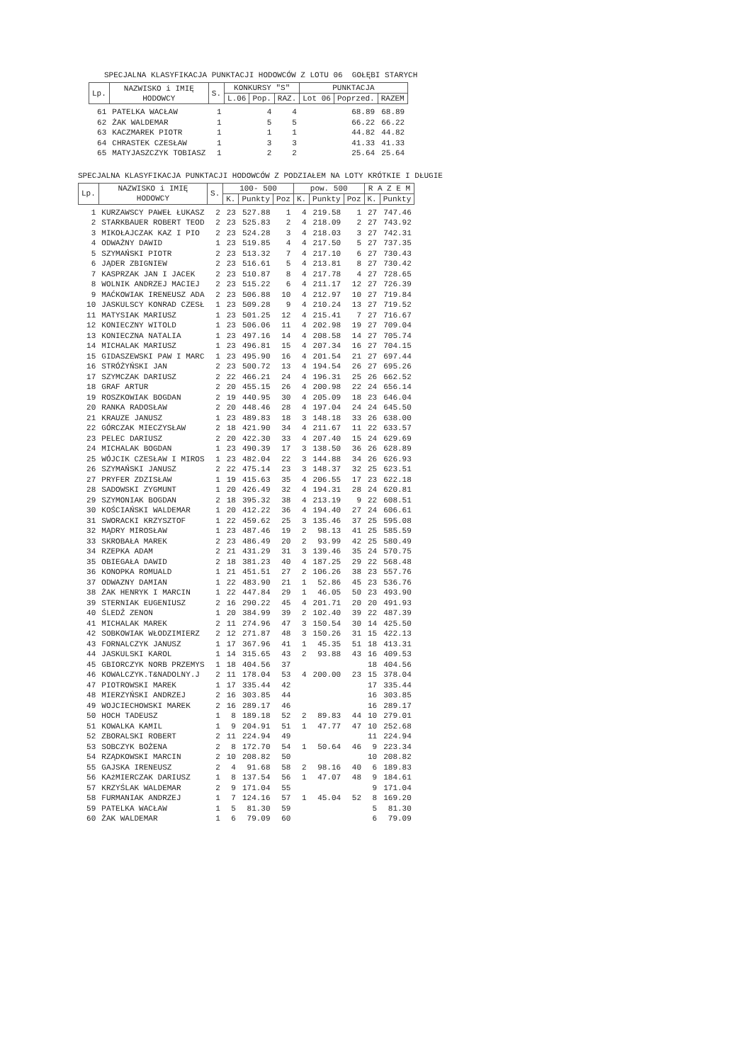SPECJALNA KLASYFIKACJA PUNKTACJI HODOWCÓW Z LOTU 06 GOŁĘBI STARYCH
| Lp. | NAZWISKO i IMIĘ HODOWCY | S. | KONKURSY "S" | | | PUNKTACJA | | |
| --- | --- | --- | --- | --- | --- | --- | --- | --- |
| | | | L.06 | Pop. | RAZ. | Lot 06 | Poprzed. | RAZEM |
| 61 | PATELKA WACŁAW | 1 | | 4 | 4 | | 68.89 | 68.89 |
| 62 | ŻAK WALDEMAR | 1 | | 5 | 5 | | 66.22 | 66.22 |
| 63 | KACZMAREK PIOTR | 1 | | 1 | 1 | | 44.82 | 44.82 |
| 64 | CHRASTEK CZESŁAW | 1 | | 3 | 3 | | 41.33 | 41.33 |
| 65 | MATYJASZCZYK TOBIASZ | 1 | | 2 | 2 | | 25.64 | 25.64 |
SPECJALNA KLASYFIKACJA PUNKTACJI HODOWCÓW Z PODZIAŁEM NA LOTY KRÓTKIE I DŁUGIE
| Lp. | NAZWISKO i IMIĘ HODOWCY | S. | 100- 500 | | | pow. 500 | | | R A Z E M | |
| --- | --- | --- | --- | --- | --- | --- | --- | --- | --- | --- |
| | | | K. | Punkty | Poz | K. | Punkty | Poz | K. | Punkty |
| 1 | KURZAWSCY PAWEŁ ŁUKASZ | 2 | 23 | 527.88 | 1 | 4 | 219.58 | 1 | 27 | 747.46 |
| 2 | STARKBAUER ROBERT TEOD | 2 | 23 | 525.83 | 2 | 4 | 218.09 | 2 | 27 | 743.92 |
| 3 | MIKOŁAJCZAK KAZ I PIO | 2 | 23 | 524.28 | 3 | 4 | 218.03 | 3 | 27 | 742.31 |
| 4 | ODWAŻNY DAWID | 1 | 23 | 519.85 | 4 | 4 | 217.50 | 5 | 27 | 737.35 |
| 5 | SZYMAŃSKI PIOTR | 2 | 23 | 513.32 | 7 | 4 | 217.10 | 6 | 27 | 730.43 |
| 6 | JĄDER ZBIGNIEW | 2 | 23 | 516.61 | 5 | 4 | 213.81 | 8 | 27 | 730.42 |
| 7 | KASPRZAK JAN I JACEK | 2 | 23 | 510.87 | 8 | 4 | 217.78 | 4 | 27 | 728.65 |
| 8 | WOLNIK ANDRZEJ MACIEJ | 2 | 23 | 515.22 | 6 | 4 | 211.17 | 12 | 27 | 726.39 |
| 9 | MAĆKOWIAK IRENEUSZ ADA | 2 | 23 | 506.88 | 10 | 4 | 212.97 | 10 | 27 | 719.84 |
| 10 | JASKULSCY KONRAD CZESŁ | 1 | 23 | 509.28 | 9 | 4 | 210.24 | 13 | 27 | 719.52 |
| 11 | MATYSIAK MARIUSZ | 1 | 23 | 501.25 | 12 | 4 | 215.41 | 7 | 27 | 716.67 |
| 12 | KONIECZNY WITOLD | 1 | 23 | 506.06 | 11 | 4 | 202.98 | 19 | 27 | 709.04 |
| 13 | KONIECZNA NATALIA | 1 | 23 | 497.16 | 14 | 4 | 208.58 | 14 | 27 | 705.74 |
| 14 | MICHALAK MARIUSZ | 1 | 23 | 496.81 | 15 | 4 | 207.34 | 16 | 27 | 704.15 |
| 15 | GIDASZEWSKI PAW I MARC | 1 | 23 | 495.90 | 16 | 4 | 201.54 | 21 | 27 | 697.44 |
| 16 | STRÓŻYŃSKI JAN | 2 | 23 | 500.72 | 13 | 4 | 194.54 | 26 | 27 | 695.26 |
| 17 | SZYMCZAK DARIUSZ | 2 | 22 | 466.21 | 24 | 4 | 196.31 | 25 | 26 | 662.52 |
| 18 | GRAF ARTUR | 2 | 20 | 455.15 | 26 | 4 | 200.98 | 22 | 24 | 656.14 |
| 19 | ROSZKOWIAK BOGDAN | 2 | 19 | 440.95 | 30 | 4 | 205.09 | 18 | 23 | 646.04 |
| 20 | RANKA RADOSŁAW | 2 | 20 | 448.46 | 28 | 4 | 197.04 | 24 | 24 | 645.50 |
| 21 | KRAUZE JANUSZ | 1 | 23 | 489.83 | 18 | 3 | 148.18 | 33 | 26 | 638.00 |
| 22 | GÓRCZAK MIECZYSŁAW | 2 | 18 | 421.90 | 34 | 4 | 211.67 | 11 | 22 | 633.57 |
| 23 | PELEC DARIUSZ | 2 | 20 | 422.30 | 33 | 4 | 207.40 | 15 | 24 | 629.69 |
| 24 | MICHALAK BOGDAN | 1 | 23 | 490.39 | 17 | 3 | 138.50 | 36 | 26 | 628.89 |
| 25 | WÓJCIK CZESŁAW I MIROS | 1 | 23 | 482.04 | 22 | 3 | 144.88 | 34 | 26 | 626.93 |
| 26 | SZYMAŃSKI JANUSZ | 2 | 22 | 475.14 | 23 | 3 | 148.37 | 32 | 25 | 623.51 |
| 27 | PRYFER ZDZISŁAW | 1 | 19 | 415.63 | 35 | 4 | 206.55 | 17 | 23 | 622.18 |
| 28 | SADOWSKI ZYGMUNT | 1 | 20 | 426.49 | 32 | 4 | 194.31 | 28 | 24 | 620.81 |
| 29 | SZYMONIAK BOGDAN | 2 | 18 | 395.32 | 38 | 4 | 213.19 | 9 | 22 | 608.51 |
| 30 | KOŚCIAŃSKI WALDEMAR | 1 | 20 | 412.22 | 36 | 4 | 194.40 | 27 | 24 | 606.61 |
| 31 | SWORACKI KRZYSZTOF | 1 | 22 | 459.62 | 25 | 3 | 135.46 | 37 | 25 | 595.08 |
| 32 | MĄDRY MIROSŁAW | 1 | 23 | 487.46 | 19 | 2 | 98.13 | 41 | 25 | 585.59 |
| 33 | SKROBAŁA MAREK | 2 | 23 | 486.49 | 20 | 2 | 93.99 | 42 | 25 | 580.49 |
| 34 | RZEPKA ADAM | 2 | 21 | 431.29 | 31 | 3 | 139.46 | 35 | 24 | 570.75 |
| 35 | OBIEGAŁA DAWID | 2 | 18 | 381.23 | 40 | 4 | 187.25 | 29 | 22 | 568.48 |
| 36 | KONOPKA ROMUALD | 1 | 21 | 451.51 | 27 | 2 | 106.26 | 38 | 23 | 557.76 |
| 37 | ODWAZNY DAMIAN | 1 | 22 | 483.90 | 21 | 1 | 52.86 | 45 | 23 | 536.76 |
| 38 | ŻAK HENRYK I MARCIN | 1 | 22 | 447.84 | 29 | 1 | 46.05 | 50 | 23 | 493.90 |
| 39 | STERNIAK EUGENIUSZ | 2 | 16 | 290.22 | 45 | 4 | 201.71 | 20 | 20 | 491.93 |
| 40 | ŚLEDŹ ZENON | 1 | 20 | 384.99 | 39 | 2 | 102.40 | 39 | 22 | 487.39 |
| 41 | MICHALAK MAREK | 2 | 11 | 274.96 | 47 | 3 | 150.54 | 30 | 14 | 425.50 |
| 42 | SOBKOWIAK WŁODZIMIERZ | 2 | 12 | 271.87 | 48 | 3 | 150.26 | 31 | 15 | 422.13 |
| 43 | FORNALCZYK JANUSZ | 1 | 17 | 367.96 | 41 | 1 | 45.35 | 51 | 18 | 413.31 |
| 44 | JASKULSKI KAROL | 1 | 14 | 315.65 | 43 | 2 | 93.88 | 43 | 16 | 409.53 |
| 45 | GBIORCZYK NORB PRZEMYS | 1 | 18 | 404.56 | 37 | | | | 18 | 404.56 |
| 46 | KOWALCZYK.T&NADOLNY.J | 2 | 11 | 178.04 | 53 | 4 | 200.00 | 23 | 15 | 378.04 |
| 47 | PIOTROWSKI MAREK | 1 | 17 | 335.44 | 42 | | | | 17 | 335.44 |
| 48 | MIERZYŃSKI ANDRZEJ | 2 | 16 | 303.85 | 44 | | | | 16 | 303.85 |
| 49 | WOJCIECHOWSKI MAREK | 2 | 16 | 289.17 | 46 | | | | 16 | 289.17 |
| 50 | HOCH TADEUSZ | 1 | 8 | 189.18 | 52 | 2 | 89.83 | 44 | 10 | 279.01 |
| 51 | KOWALKA KAMIL | 1 | 9 | 204.91 | 51 | 1 | 47.77 | 47 | 10 | 252.68 |
| 52 | ZBORALSKI ROBERT | 2 | 11 | 224.94 | 49 | | | | 11 | 224.94 |
| 53 | SOBCZYK BOŻENA | 2 | 8 | 172.70 | 54 | 1 | 50.64 | 46 | 9 | 223.34 |
| 54 | RZĄDKOWSKI MARCIN | 2 | 10 | 208.82 | 50 | | | | 10 | 208.82 |
| 55 | GAJSKA IRENEUSZ | 2 | 4 | 91.68 | 58 | 2 | 98.16 | 40 | 6 | 189.83 |
| 56 | KAźMIERCZAK DARIUSZ | 1 | 8 | 137.54 | 56 | 1 | 47.07 | 48 | 9 | 184.61 |
| 57 | KRZYŚLAK WALDEMAR | 2 | 9 | 171.04 | 55 | | | | 9 | 171.04 |
| 58 | FURMANIAK ANDRZEJ | 1 | 7 | 124.16 | 57 | 1 | 45.04 | 52 | 8 | 169.20 |
| 59 | PATELKA WACŁAW | 1 | 5 | 81.30 | 59 | | | | 5 | 81.30 |
| 60 | ŻAK WALDEMAR | 1 | 6 | 79.09 | 60 | | | | 6 | 79.09 |